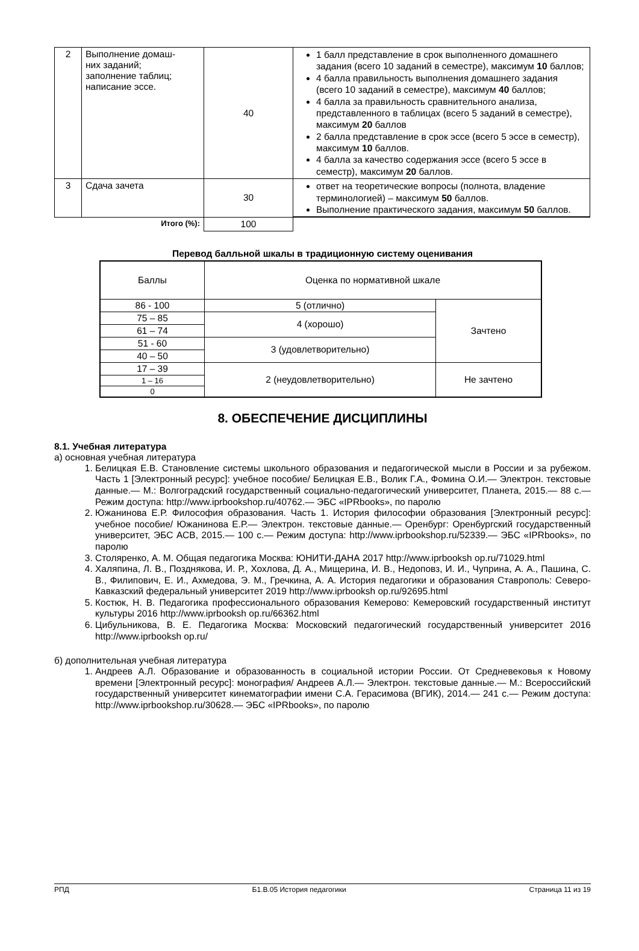| 2 | Выполнение домаш- них заданий; заполнение таблиц; написание эссе. | 40 | 1 балл представление в срок выполненного домашнего задания (всего 10 заданий в семестре), максимум 10 баллов; 4 балла правильность выполнения домашнего задания (всего 10 заданий в семестре), максимум 40 баллов; 4 балла за правильность сравнительного анализа, представленного в таблицах (всего 5 заданий в семестре), максимум 20 баллов 2 балла представление в срок эссе (всего 5 эссе в семестр), максимум 10 баллов. 4 балла за качество содержания эссе (всего 5 эссе в семестр), максимум 20 баллов. |
| 3 | Сдача зачета | 30 | ответ на теоретические вопросы (полнота, владение терминологией) – максимум 50 баллов. Выполнение практического задания, максимум 50 баллов. |
| Итого (%): | | 100 | |
Перевод балльной шкалы в традиционную систему оценивания
| Баллы | Оценка по нормативной шкале | |
| 86 - 100 | 5 (отлично) | Зачтено |
| 75 – 85 | 4 (хорошо) | |
| 61 – 74 | | |
| 51 - 60 | 3 (удовлетворительно) | |
| 40 – 50 | | |
| 17 – 39 | 2 (неудовлетворительно) | Не зачтено |
| 1 – 16 | | |
| 0 | | |
8. ОБЕСПЕЧЕНИЕ ДИСЦИПЛИНЫ
8.1. Учебная литература
а) основная учебная литература
1. Белицкая Е.В. Становление системы школьного образования и педагогической мысли в России и за рубежом. Часть 1 [Электронный ресурс]: учебное пособие/ Белицкая Е.В., Волик Г.А., Фомина О.И.— Электрон. текстовые данные.— М.: Волгоградский государственный социально-педагогический университет, Планета, 2015.— 88 с.— Режим доступа: http://www.iprbookshop.ru/40762.— ЭБС «IPRbooks», по паролю
2. Южанинова Е.Р. Философия образования. Часть 1. История философии образования [Электронный ресурс]: учебное пособие/ Южанинова Е.Р.— Электрон. текстовые данные.— Оренбург: Оренбургский государственный университет, ЭБС АСВ, 2015.— 100 с.— Режим доступа: http://www.iprbookshop.ru/52339.— ЭБС «IPRbooks», по паролю
3. Столяренко, А. М. Общая педагогика Москва: ЮНИТИ-ДАНА 2017 http://www.iprbooksh op.ru/71029.html
4. Халяпина, Л. В., Позднякова, И. Р., Хохлова, Д. А., Мищерина, И. В., Недоповз, И. И., Чуприна, А. А., Пашина, С. В., Филипович, Е. И., Ахмедова, Э. М., Гречкина, А. А. История педагогики и образования Ставрополь: Северо- Кавказский федеральный университет 2019 http://www.iprbooksh op.ru/92695.html
5. Костюк, Н. В. Педагогика профессионального образования Кемерово: Кемеровский государственный институт культуры 2016 http://www.iprbooksh op.ru/66362.html
6. Цибульникова, В. Е. Педагогика Москва: Московский педагогический государственный университет 2016 http://www.iprbooksh op.ru/
б) дополнительная учебная литература
1. Андреев А.Л. Образование и образованность в социальной истории России. От Средневековья к Новому времени [Электронный ресурс]: монография/ Андреев А.Л.— Электрон. текстовые данные.— М.: Всероссийский государственный университет кинематографии имени С.А. Герасимова (ВГИК), 2014.— 241 с.— Режим доступа: http://www.iprbookshop.ru/30628.— ЭБС «IPRbooks», по паролю
РПД Б1.В.05 История педагогики Страница 11 из 19